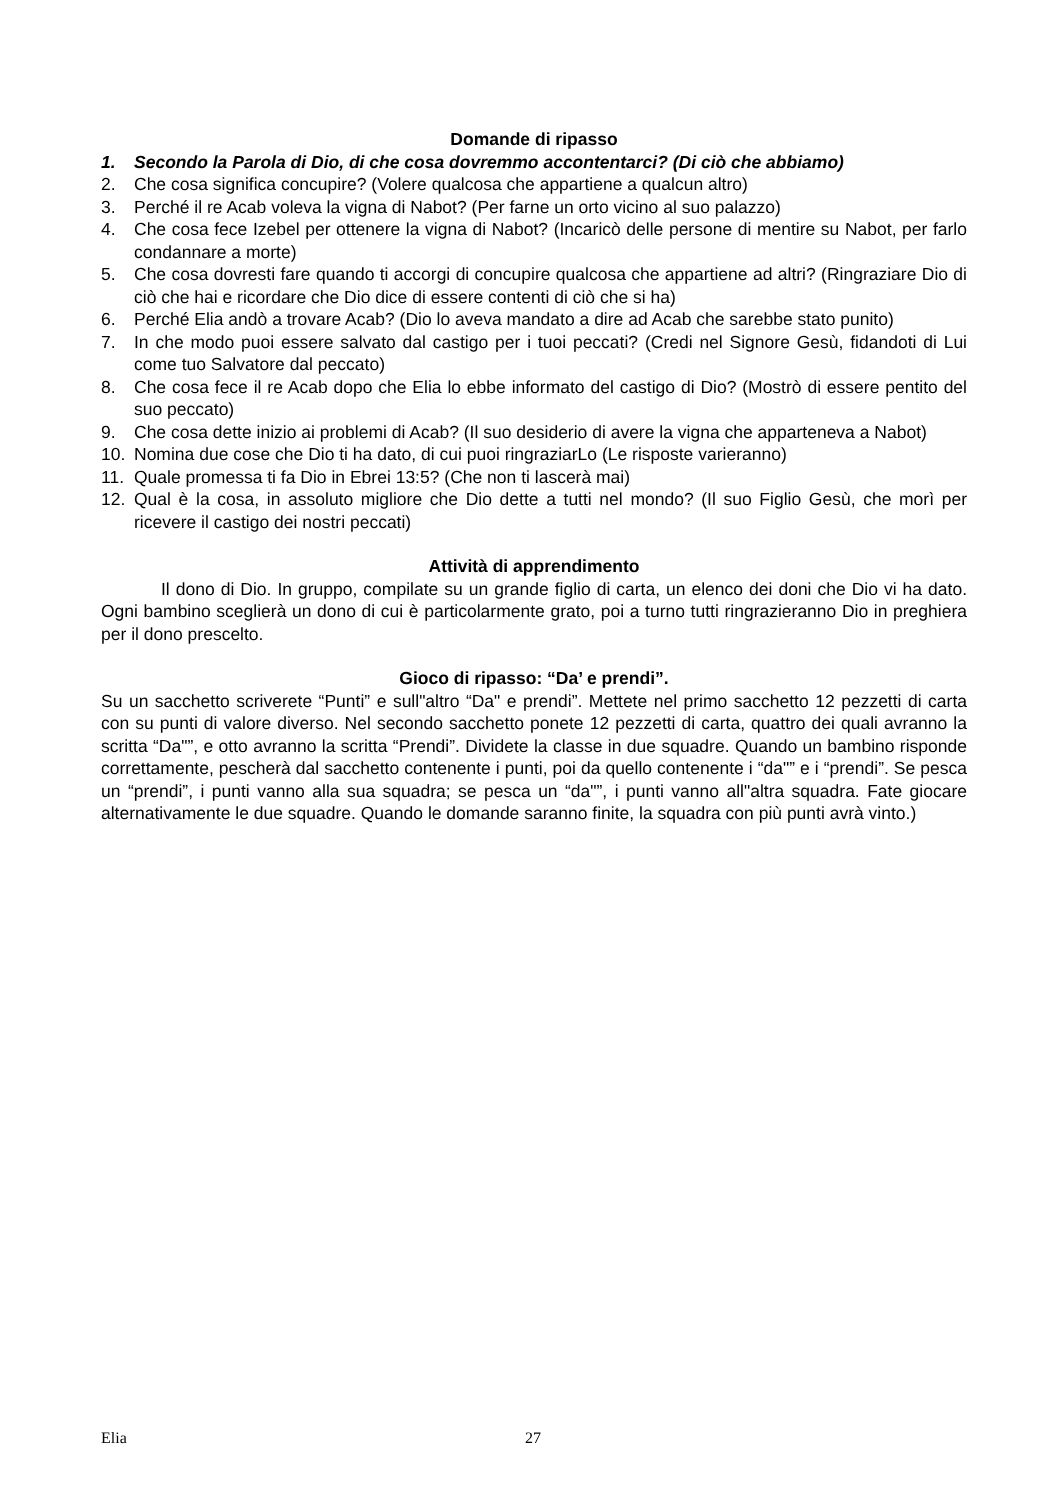Domande di ripasso
1. Secondo la Parola di Dio, di che cosa dovremmo accontentarci? (Di ciò che abbiamo)
2. Che cosa significa concupire? (Volere qualcosa che appartiene a qualcun altro)
3. Perché il re Acab voleva la vigna di Nabot? (Per farne un orto vicino al suo palazzo)
4. Che cosa fece Izebel per ottenere la vigna di Nabot? (Incaricò delle persone di mentire su Nabot, per farlo condannare a morte)
5. Che cosa dovresti fare quando ti accorgi di concupire qualcosa che appartiene ad altri? (Ringraziare Dio di ciò che hai e ricordare che Dio dice di essere contenti di ciò che si ha)
6. Perché Elia andò a trovare Acab? (Dio lo aveva mandato a dire ad Acab che sarebbe stato punito)
7. In che modo puoi essere salvato dal castigo per i tuoi peccati? (Credi nel Signore Gesù, fidandoti di Lui come tuo Salvatore dal peccato)
8. Che cosa fece il re Acab dopo che Elia lo ebbe informato del castigo di Dio? (Mostrò di essere pentito del suo peccato)
9. Che cosa dette inizio ai problemi di Acab? (Il suo desiderio di avere la vigna che apparteneva a Nabot)
10. Nomina due cose che Dio ti ha dato, di cui puoi ringraziarLo (Le risposte varieranno)
11. Quale promessa ti fa Dio in Ebrei 13:5? (Che non ti lascerà mai)
12. Qual è la cosa, in assoluto migliore che Dio dette a tutti nel mondo? (Il suo Figlio Gesù, che morì per ricevere il castigo dei nostri peccati)
Attività di apprendimento
Il dono di Dio. In gruppo, compilate su un grande figlio di carta, un elenco dei doni che Dio vi ha dato. Ogni bambino sceglierà un dono di cui è particolarmente grato, poi a turno tutti ringrazieranno Dio in preghiera per il dono prescelto.
Gioco di ripasso: “Da’ e prendi”.
Su un sacchetto scriverete “Punti” e sull"altro “Da" e prendi”. Mettete nel primo sacchetto 12 pezzetti di carta con su punti di valore diverso. Nel secondo sacchetto ponete 12 pezzetti di carta, quattro dei quali avranno la scritta “Da"”, e otto avranno la scritta “Prendi”. Dividete la classe in due squadre. Quando un bambino risponde correttamente, pescherà dal sacchetto contenente i punti, poi da quello contenente i “da"” e i “prendi”. Se pesca un “prendi”, i punti vanno alla sua squadra; se pesca un “da"”, i punti vanno all"altra squadra. Fate giocare alternativamente le due squadre. Quando le domande saranno finite, la squadra con più punti avrà vinto.)
Elia 27